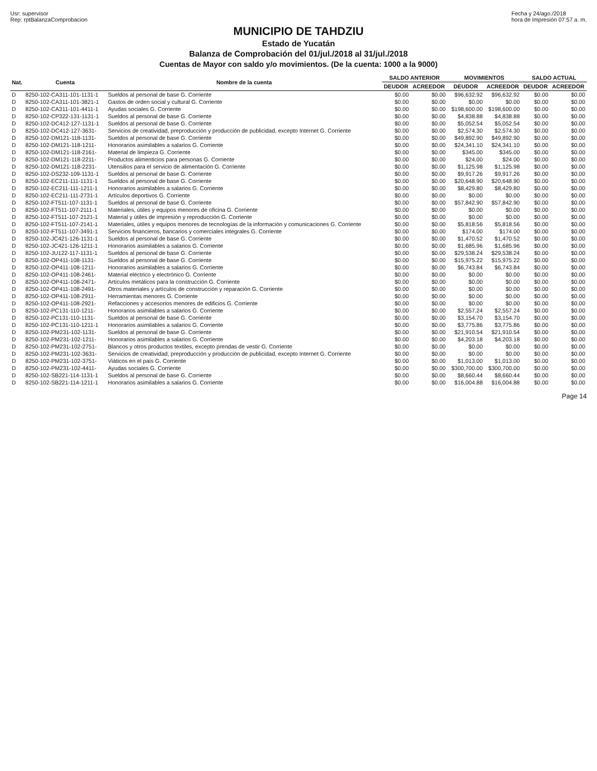Usr: supervisor
Rep: rptBalanzaComprobacion
Fecha y 24/ago./2018
hora de Impresión 07:57 a. m.
MUNICIPIO DE TAHDZIU
Estado de Yucatán
Balanza de Comprobación del 01/jul./2018 al 31/jul./2018
Cuentas de Mayor con saldo y/o movimientos. (De la cuenta: 1000 a la 9000)
| Nat. | Cuenta | Nombre de la cuenta | SALDO ANTERIOR | | MOVIMIENTOS | | SALDO ACTUAL | |
| --- | --- | --- | --- | --- | --- | --- | --- | --- |
| | | | DEUDOR | ACREEDOR | DEUDOR | ACREEDOR | DEUDOR | ACREEDOR |
| D | 8250-102-CA311-101-1131-1 | Sueldos al personal de base G. Corriente | $0.00 | $0.00 | $96,632.92 | $96,632.92 | $0.00 | $0.00 |
| D | 8250-102-CA311-101-3821-1 | Gastos de orden social y cultural G. Corriente | $0.00 | $0.00 | $0.00 | $0.00 | $0.00 | $0.00 |
| D | 8250-102-CA311-101-4411-1 | Ayudas sociales G. Corriente | $0.00 | $0.00 | $198,600.00 | $198,600.00 | $0.00 | $0.00 |
| D | 8250-102-CP322-131-1131-1 | Sueldos al personal de base G. Corriente | $0.00 | $0.00 | $4,838.88 | $4,838.88 | $0.00 | $0.00 |
| D | 8250-102-DC412-127-1131-1 | Sueldos al personal de base G. Corriente | $0.00 | $0.00 | $5,052.54 | $5,052.54 | $0.00 | $0.00 |
| D | 8250-102-DC412-127-3631- | Servicios de creatividad, preproducción y producción de publicidad, excepto Internet G. Corriente | $0.00 | $0.00 | $2,574.30 | $2,574.30 | $0.00 | $0.00 |
| D | 8250-102-DM121-118-1131- | Sueldos al personal de base G. Corriente | $0.00 | $0.00 | $49,892.90 | $49,892.90 | $0.00 | $0.00 |
| D | 8250-102-DM121-118-1211- | Honorarios asimilables a salarios G. Corriente | $0.00 | $0.00 | $24,341.10 | $24,341.10 | $0.00 | $0.00 |
| D | 8250-102-DM121-118-2161- | Material de limpieza G. Corriente | $0.00 | $0.00 | $345.00 | $345.00 | $0.00 | $0.00 |
| D | 8250-102-DM121-118-2211- | Productos alimenticios para personas G. Corriente | $0.00 | $0.00 | $24.00 | $24.00 | $0.00 | $0.00 |
| D | 8250-102-DM121-118-2231- | Utensilios para el servicio de alimentación G. Corriente | $0.00 | $0.00 | $1,125.98 | $1,125.98 | $0.00 | $0.00 |
| D | 8250-102-DS232-109-1131-1 | Sueldos al personal de base G. Corriente | $0.00 | $0.00 | $9,917.26 | $9,917.26 | $0.00 | $0.00 |
| D | 8250-102-EC211-111-1131-1 | Sueldos al personal de base G. Corriente | $0.00 | $0.00 | $20,648.90 | $20,648.90 | $0.00 | $0.00 |
| D | 8250-102-EC211-111-1211-1 | Honorarios asimilables a salarios G. Corriente | $0.00 | $0.00 | $8,429.80 | $8,429.80 | $0.00 | $0.00 |
| D | 8250-102-EC211-111-2731-1 | Artículos deportivos G. Corriente | $0.00 | $0.00 | $0.00 | $0.00 | $0.00 | $0.00 |
| D | 8250-102-FT511-107-1131-1 | Sueldos al personal de base G. Corriente | $0.00 | $0.00 | $57,842.90 | $57,842.90 | $0.00 | $0.00 |
| D | 8250-102-FT511-107-2111-1 | Materiales, útiles y equipos menores de oficina G. Corriente | $0.00 | $0.00 | $0.00 | $0.00 | $0.00 | $0.00 |
| D | 8250-102-FT511-107-2121-1 | Material y útiles de impresión y reproducción G. Corriente | $0.00 | $0.00 | $0.00 | $0.00 | $0.00 | $0.00 |
| D | 8250-102-FT511-107-2141-1 | Materiales, útiles y equipos menores de tecnologías de la información y comunicaciones G. Corriente | $0.00 | $0.00 | $5,818.56 | $5,818.56 | $0.00 | $0.00 |
| D | 8250-102-FT511-107-3491-1 | Servicios financieros, bancarios y comerciales integrales G. Corriente | $0.00 | $0.00 | $174.00 | $174.00 | $0.00 | $0.00 |
| D | 8250-102-JC421-126-1131-1 | Sueldos al personal de base G. Corriente | $0.00 | $0.00 | $1,470.52 | $1,470.52 | $0.00 | $0.00 |
| D | 8250-102-JC421-126-1211-1 | Honorarios asimilables a salarios G. Corriente | $0.00 | $0.00 | $1,685.96 | $1,685.96 | $0.00 | $0.00 |
| D | 8250-102-JU122-117-1131-1 | Sueldos al personal de base G. Corriente | $0.00 | $0.00 | $29,538.24 | $29,538.24 | $0.00 | $0.00 |
| D | 8250-102-OP411-108-1131- | Sueldos al personal de base G. Corriente | $0.00 | $0.00 | $15,975.22 | $15,975.22 | $0.00 | $0.00 |
| D | 8250-102-OP411-108-1211- | Honorarios asimilables a salarios G. Corriente | $0.00 | $0.00 | $6,743.84 | $6,743.84 | $0.00 | $0.00 |
| D | 8250-102-OP411-108-2461- | Material eléctrico y electrónico G. Corriente | $0.00 | $0.00 | $0.00 | $0.00 | $0.00 | $0.00 |
| D | 8250-102-OP411-108-2471- | Artículos metálicos para la construcción G. Corriente | $0.00 | $0.00 | $0.00 | $0.00 | $0.00 | $0.00 |
| D | 8250-102-OP411-108-2491- | Otros materiales y artículos de construcción y reparación G. Corriente | $0.00 | $0.00 | $0.00 | $0.00 | $0.00 | $0.00 |
| D | 8250-102-OP411-108-2911- | Herramientas menores G. Corriente | $0.00 | $0.00 | $0.00 | $0.00 | $0.00 | $0.00 |
| D | 8250-102-OP411-108-2921- | Refacciones y accesorios menores de edificios G. Corriente | $0.00 | $0.00 | $0.00 | $0.00 | $0.00 | $0.00 |
| D | 8250-102-PC131-110-1211- | Honorarios asimilables a salarios G. Corriente | $0.00 | $0.00 | $2,557.24 | $2,557.24 | $0.00 | $0.00 |
| D | 8250-102-PC131-110-1131- | Sueldos al personal de base G. Corriente | $0.00 | $0.00 | $3,154.70 | $3,154.70 | $0.00 | $0.00 |
| D | 8250-102-PC131-110-1211-1 | Honorarios asimilables a salarios G. Corriente | $0.00 | $0.00 | $3,775.86 | $3,775.86 | $0.00 | $0.00 |
| D | 8250-102-PM231-102-1131- | Sueldos al personal de base G. Corriente | $0.00 | $0.00 | $21,910.54 | $21,910.54 | $0.00 | $0.00 |
| D | 8250-102-PM231-102-1211- | Honorarios asimilables a salarios G. Corriente | $0.00 | $0.00 | $4,203.18 | $4,203.18 | $0.00 | $0.00 |
| D | 8250-102-PM231-102-2751- | Blancos y otros productos textiles, excepto prendas de vestir G. Corriente | $0.00 | $0.00 | $0.00 | $0.00 | $0.00 | $0.00 |
| D | 8250-102-PM231-102-3631- | Servicios de creatividad, preproducción y producción de publicidad, excepto Internet G. Corriente | $0.00 | $0.00 | $0.00 | $0.00 | $0.00 | $0.00 |
| D | 8250-102-PM231-102-3751- | Viáticos en el país G. Corriente | $0.00 | $0.00 | $1,013.00 | $1,013.00 | $0.00 | $0.00 |
| D | 8250-102-PM231-102-4411- | Ayudas sociales G. Corriente | $0.00 | $0.00 | $300,700.00 | $300,700.00 | $0.00 | $0.00 |
| D | 8250-102-SB221-114-1131-1 | Sueldos al personal de base G. Corriente | $0.00 | $0.00 | $8,660.44 | $8,660.44 | $0.00 | $0.00 |
| D | 8250-102-SB221-114-1211-1 | Honorarios asimilables a salarios G. Corriente | $0.00 | $0.00 | $16,004.88 | $16,004.88 | $0.00 | $0.00 |
Page 14